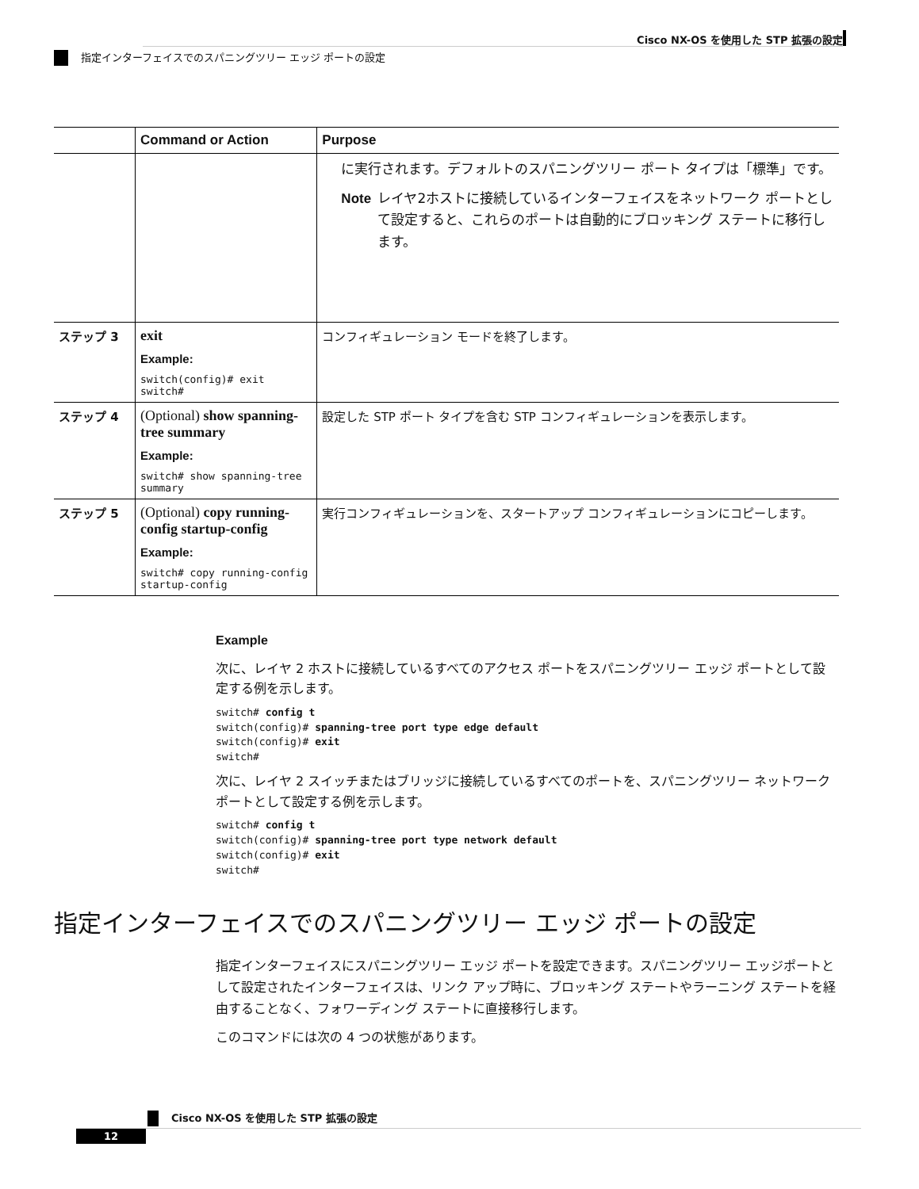Cisco NX-OS を使用した STP 拡張の設定
指定インターフェイスでのスパニングツリー エッジ ポートの設定
| | Command or Action | Purpose |
| --- | --- | --- |
| | | に実行されます。デフォルトのスパニングツリー ポート タイプは「標準」です。 Note レイヤ2ホストに接続しているインターフェイスをネットワーク ポートとして設定すると、これらのポートは自動的にブロッキング ステートに移行します。 |
| ステップ 3 | exit Example: switch(config)# exit switch# | コンフィギュレーション モードを終了します。 |
| ステップ 4 | (Optional) show spanning-tree summary Example: switch# show spanning-tree summary | 設定した STP ポート タイプを含む STP コンフィギュレーションを表示します。 |
| ステップ 5 | (Optional) copy running-config startup-config Example: switch# copy running-config startup-config | 実行コンフィギュレーションを、スタートアップ コンフィギュレーションにコピーします。 |
Example
次に、レイヤ 2 ホストに接続しているすべてのアクセス ポートをスパニングツリー エッジ ポートとして設定する例を示します。
switch# config t
switch(config)# spanning-tree port type edge default
switch(config)# exit
switch#
次に、レイヤ 2 スイッチまたはブリッジに接続しているすべてのポートを、スパニングツリー ネットワーク ポートとして設定する例を示します。
switch# config t
switch(config)# spanning-tree port type network default
switch(config)# exit
switch#
指定インターフェイスでのスパニングツリー エッジ ポートの設定
指定インターフェイスにスパニングツリー エッジ ポートを設定できます。スパニングツリー エッジポートとして設定されたインターフェイスは、リンク アップ時に、ブロッキング ステートやラーニング ステートを経由することなく、フォワーディング ステートに直接移行します。
このコマンドには次の 4 つの状態があります。
Cisco NX-OS を使用した STP 拡張の設定
12